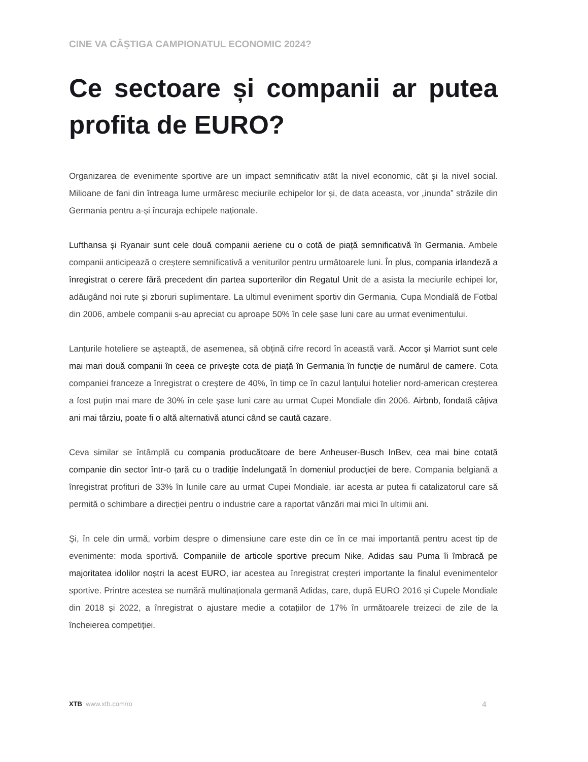CINE VA CÂȘTIGA CAMPIONATUL ECONOMIC 2024?
Ce sectoare și companii ar putea profita de EURO?
Organizarea de evenimente sportive are un impact semnificativ atât la nivel economic, cât și la nivel social. Milioane de fani din întreaga lume urmăresc meciurile echipelor lor și, de data aceasta, vor „inunda” străzile din Germania pentru a-și încuraja echipele naționale.
Lufthansa și Ryanair sunt cele două companii aeriene cu o cotă de piață semnificativă în Germania. Ambele companii anticipează o creștere semnificativă a veniturilor pentru următoarele luni. În plus, compania irlandeză a înregistrat o cerere fără precedent din partea suporterilor din Regatul Unit de a asista la meciurile echipei lor, adăugând noi rute și zboruri suplimentare. La ultimul eveniment sportiv din Germania, Cupa Mondială de Fotbal din 2006, ambele companii s-au apreciat cu aproape 50% în cele șase luni care au urmat evenimentului.
Lanțurile hoteliere se așteaptă, de asemenea, să obțină cifre record în această vară. Accor și Marriot sunt cele mai mari două companii în ceea ce privește cota de piață în Germania în funcție de numărul de camere. Cota companiei franceze a înregistrat o creștere de 40%, în timp ce în cazul lanțului hotelier nord-american creșterea a fost puțin mai mare de 30% în cele șase luni care au urmat Cupei Mondiale din 2006. Airbnb, fondată câțiva ani mai târziu, poate fi o altă alternativă atunci când se caută cazare.
Ceva similar se întâmplă cu compania producătoare de bere Anheuser-Busch InBev, cea mai bine cotată companie din sector într-o țară cu o tradiție îndelungată în domeniul producției de bere. Compania belgiană a înregistrat profituri de 33% în lunile care au urmat Cupei Mondiale, iar acesta ar putea fi catalizatorul care să permită o schimbare a direcției pentru o industrie care a raportat vânzări mai mici în ultimii ani.
Și, în cele din urmă, vorbim despre o dimensiune care este din ce în ce mai importantă pentru acest tip de evenimente: moda sportivă. Companiile de articole sportive precum Nike, Adidas sau Puma îi îmbracă pe majoritatea idolilor noștri la acest EURO, iar acestea au înregistrat creșteri importante la finalul evenimentelor sportive. Printre acestea se numără multinaționala germană Adidas, care, după EURO 2016 și Cupele Mondiale din 2018 și 2022, a înregistrat o ajustare medie a cotațiilor de 17% în următoarele treizeci de zile de la încheierea competiției.
XTB www.xtb.com/ro 4